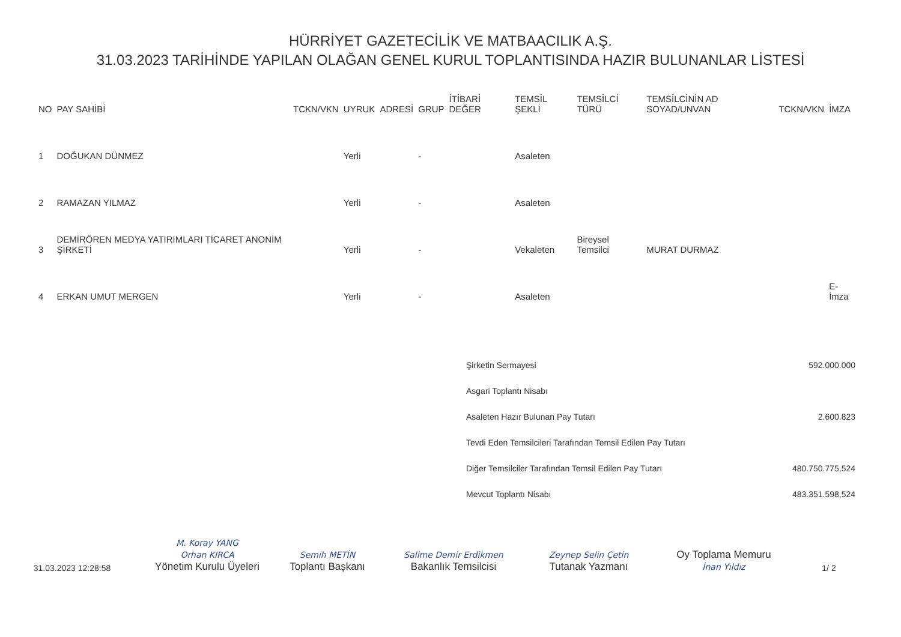HÜRRİYET GAZETECİLİK VE MATBAACILIK A.Ş.
31.03.2023 TARİHİNDE YAPILAN OLAĞAN GENEL KURUL TOPLANTISINDA HAZIR BULUNANLAR LİSTESİ
| NO | PAY SAHİBİ | TCKN/VKN | UYRUK | ADRESİ | GRUP | İTİBARİ DEĞER | TEMSİL ŞEKLİ | TEMSİLCİ TÜRÜ | TEMSİLCİNİN AD SOYAD/UNVAN | TCKN/VKN | İMZA |
| --- | --- | --- | --- | --- | --- | --- | --- | --- | --- | --- | --- |
| 1 | DOĞUKAN DÜNMEZ | | Yerli | | - | | Asaleten | | | | |
| 2 | RAMAZAN YILMAZ | | Yerli | | - | | Asaleten | | | | |
| 3 | DEMİRÖREN MEDYA YATIRIMLARI TİCARET ANONİM ŞİRKETİ | | Yerli | | - | | Vekaleten | Bireysel Temsilci | MURAT DURMAZ | | |
| 4 | ERKAN UMUT MERGEN | | Yerli | | - | | Asaleten | | | | E-İmza |
| Şirketin Sermayesi | 592.000.000 |
| Asgari Toplantı Nisabı | |
| Asaleten Hazır Bulunan Pay Tutarı | 2.600.823 |
| Tevdi Eden Temsilcileri Tarafından Temsil Edilen Pay Tutarı | |
| Diğer Temsilciler Tarafından Temsil Edilen Pay Tutarı | 480.750.775,524 |
| Mevcut Toplantı Nisabı | 483.351.598,524 |
31.03.2023 12:28:58
M. Koray YANG
Orhan KIRCA
Yönetim Kurulu Üyeleri
Semih METİN
Toplantı Başkanı
Salime Demir Erdikmen
Bakanlık Temsilcisi
Zeynep Selin Çetin
Tutanak Yazmanı
Oy Toplama Memuru
İnan Yıldız
1/ 2